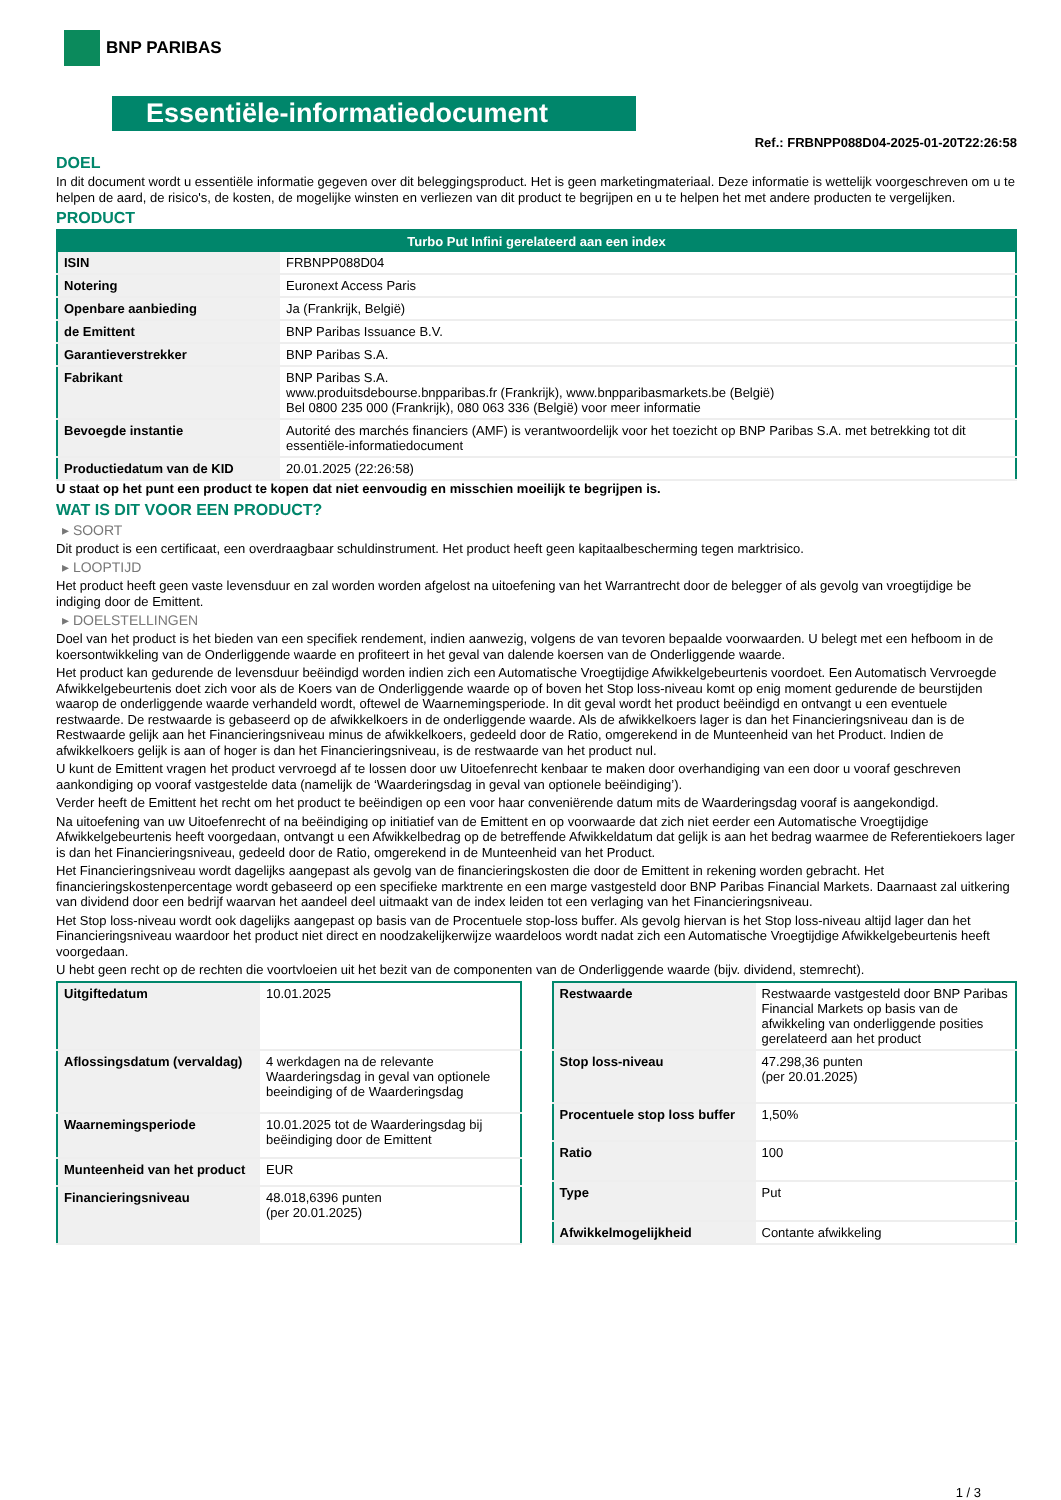BNP PARIBAS
Essentiële-informatiedocument
Ref.: FRBNPP088D04-2025-01-20T22:26:58
DOEL
In dit document wordt u essentiële informatie gegeven over dit beleggingsproduct. Het is geen marketingmateriaal. Deze informatie is wettelijk voorgeschreven om u te helpen de aard, de risico's, de kosten, de mogelijke winsten en verliezen van dit product te begrijpen en u te helpen het met andere producten te vergelijken.
PRODUCT
| Turbo Put Infini gerelateerd aan een index | |
| --- | --- |
| ISIN | FRBNPP088D04 |
| Notering | Euronext Access Paris |
| Openbare aanbieding | Ja (Frankrijk, België) |
| de Emittent | BNP Paribas Issuance B.V. |
| Garantieverstrekker | BNP Paribas S.A. |
| Fabrikant | BNP Paribas S.A. www.produitsdebourse.bnpparibas.fr (Frankrijk), www.bnpparibasmarkets.be (België) Bel 0800 235 000 (Frankrijk), 080 063 336 (België) voor meer informatie |
| Bevoegde instantie | Autorité des marchés financiers (AMF) is verantwoordelijk voor het toezicht op BNP Paribas S.A. met betrekking tot dit essentiële-informatiedocument |
| Productiedatum van de KID | 20.01.2025 (22:26:58) |
U staat op het punt een product te kopen dat niet eenvoudig en misschien moeilijk te begrijpen is.
WAT IS DIT VOOR EEN PRODUCT?
▸ SOORT
Dit product is een certificaat, een overdraagbaar schuldinstrument. Het product heeft geen kapitaalbescherming tegen marktrisico.
▸ LOOPTIJD
Het product heeft geen vaste levensduur en zal worden worden afgelost na uitoefening van het Warrantrecht door de belegger of als gevolg van vroegtijdige be indiging door de Emittent.
▸ DOELSTELLINGEN
Doel van het product is het bieden van een specifiek rendement, indien aanwezig, volgens de van tevoren bepaalde voorwaarden. U belegt met een hefboom in de koersontwikkeling van de Onderliggende waarde en profiteert in het geval van dalende koersen van de Onderliggende waarde.
Het product kan gedurende de levensduur beëindigd worden indien zich een Automatische Vroegtijdige Afwikkelgebeurtenis voordoet. Een Automatisch Vervroegde Afwikkelgebeurtenis doet zich voor als de Koers van de Onderliggende waarde op of boven het Stop loss-niveau komt op enig moment gedurende de beurstijden waarop de onderliggende waarde verhandeld wordt, oftewel de Waarnemingsperiode. In dit geval wordt het product beëindigd en ontvangt u een eventuele restwaarde. De restwaarde is gebaseerd op de afwikkelkoers in de onderliggende waarde. Als de afwikkelkoers lager is dan het Financieringsniveau dan is de Restwaarde gelijk aan het Financieringsniveau minus de afwikkelkoers, gedeeld door de Ratio, omgerekend in de Munteenheid van het Product. Indien de afwikkelkoers gelijk is aan of hoger is dan het Financieringsniveau, is de restwaarde van het product nul.
U kunt de Emittent vragen het product vervroegd af te lossen door uw Uitoefenrecht kenbaar te maken door overhandiging van een door u vooraf geschreven aankondiging op vooraf vastgestelde data (namelijk de ‘Waarderingsdag in geval van optionele beëindiging’).
Verder heeft de Emittent het recht om het product te beëindigen op een voor haar conveniërende datum mits de Waarderingsdag vooraf is aangekondigd.
Na uitoefening van uw Uitoefenrecht of na beëindiging op initiatief van de Emittent en op voorwaarde dat zich niet eerder een Automatische Vroegtijdige Afwikkelgebeurtenis heeft voorgedaan, ontvangt u een Afwikkelbedrag op de betreffende Afwikkeldatum dat gelijk is aan het bedrag waarmee de Referentiekoers lager is dan het Financieringsniveau, gedeeld door de Ratio, omgerekend in de Munteenheid van het Product.
Het Financieringsniveau wordt dagelijks aangepast als gevolg van de financieringskosten die door de Emittent in rekening worden gebracht. Het financieringskostenpercentage wordt gebaseerd op een specifieke marktrente en een marge vastgesteld door BNP Paribas Financial Markets. Daarnaast zal uitkering van dividend door een bedrijf waarvan het aandeel deel uitmaakt van de index leiden tot een verlaging van het Financieringsniveau.
Het Stop loss-niveau wordt ook dagelijks aangepast op basis van de Procentuele stop-loss buffer. Als gevolg hiervan is het Stop loss-niveau altijd lager dan het Financieringsniveau waardoor het product niet direct en noodzakelijkerwijze waardeloos wordt nadat zich een Automatische Vroegtijdige Afwikkelgebeurtenis heeft voorgedaan.
U hebt geen recht op de rechten die voortvloeien uit het bezit van de componenten van de Onderliggende waarde (bijv. dividend, stemrecht).
| Uitgiftedatum | 10.01.2025 |
| Aflossingsdatum (vervaldag) | 4 werkdagen na de relevante Waarderingsdag in geval van optionele beeindiging of de Waarderingsdag |
| Waarnemingsperiode | 10.01.2025 tot de Waarderingsdag bij beëindiging door de Emittent |
| Munteenheid van het product | EUR |
| Financieringsniveau | 48.018,6396 punten (per 20.01.2025) |
| Restwaarde | Restwaarde vastgesteld door BNP Paribas Financial Markets op basis van de afwikkeling van onderliggende posities gerelateerd aan het product |
| Stop loss-niveau | 47.298,36 punten (per 20.01.2025) |
| Procentuele stop loss buffer | 1,50% |
| Ratio | 100 |
| Type | Put |
| Afwikkelmogelijkheid | Contante afwikkeling |
1 / 3